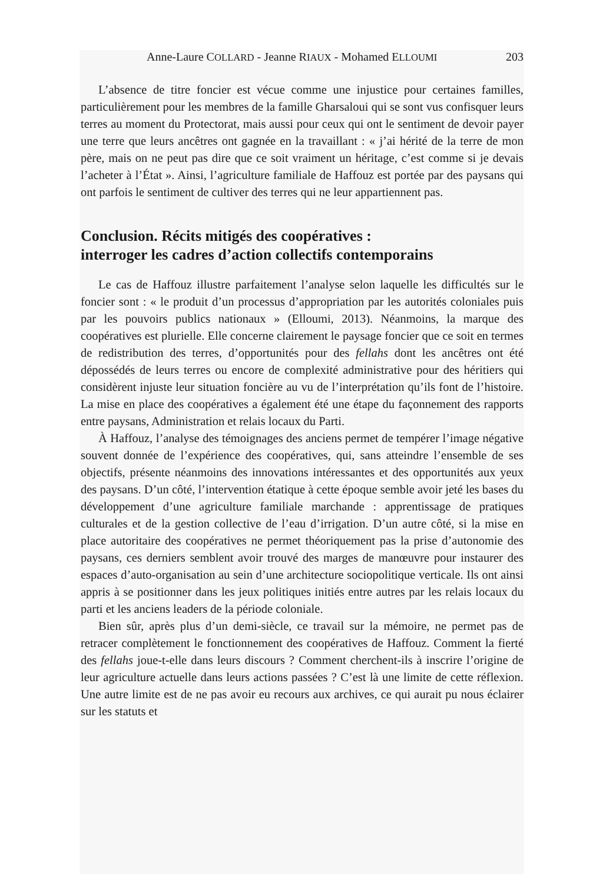Anne-Laure COLLARD - Jeanne RIAUX - Mohamed ELLOUMI 203
L’absence de titre foncier est vécue comme une injustice pour certaines familles, particulièrement pour les membres de la famille Gharsaloui qui se sont vus confisquer leurs terres au moment du Protectorat, mais aussi pour ceux qui ont le sentiment de devoir payer une terre que leurs ancêtres ont gagnée en la travaillant : « j’ai hérité de la terre de mon père, mais on ne peut pas dire que ce soit vraiment un héritage, c’est comme si je devais l’acheter à l’État ». Ainsi, l’agriculture familiale de Haffouz est portée par des paysans qui ont parfois le sentiment de cultiver des terres qui ne leur appartiennent pas.
Conclusion. Récits mitigés des coopératives :
interroger les cadres d’action collectifs contemporains
Le cas de Haffouz illustre parfaitement l’analyse selon laquelle les difficultés sur le foncier sont : « le produit d’un processus d’appropriation par les autorités coloniales puis par les pouvoirs publics nationaux » (Elloumi, 2013). Néanmoins, la marque des coopératives est plurielle. Elle concerne clairement le paysage foncier que ce soit en termes de redistribution des terres, d’opportunités pour des fellahs dont les ancêtres ont été dépossédés de leurs terres ou encore de complexité administrative pour des héritiers qui considèrent injuste leur situation foncière au vu de l’interprétation qu’ils font de l’histoire. La mise en place des coopératives a également été une étape du façonnement des rapports entre paysans, Administration et relais locaux du Parti.
À Haffouz, l’analyse des témoignages des anciens permet de tempérer l’image négative souvent donnée de l’expérience des coopératives, qui, sans atteindre l’ensemble de ses objectifs, présente néanmoins des innovations intéressantes et des opportunités aux yeux des paysans. D’un côté, l’intervention étatique à cette époque semble avoir jeté les bases du développement d’une agriculture familiale marchande : apprentissage de pratiques culturales et de la gestion collective de l’eau d’irrigation. D’un autre côté, si la mise en place autoritaire des coopératives ne permet théoriquement pas la prise d’autonomie des paysans, ces derniers semblent avoir trouvé des marges de manœuvre pour instaurer des espaces d’auto-organisation au sein d’une architecture sociopolitique verticale. Ils ont ainsi appris à se positionner dans les jeux politiques initiés entre autres par les relais locaux du parti et les anciens leaders de la période coloniale.
Bien sûr, après plus d’un demi-siècle, ce travail sur la mémoire, ne permet pas de retracer complètement le fonctionnement des coopératives de Haffouz. Comment la fierté des fellahs joue-t-elle dans leurs discours ? Comment cherchent-ils à inscrire l’origine de leur agriculture actuelle dans leurs actions passées ? C’est là une limite de cette réflexion. Une autre limite est de ne pas avoir eu recours aux archives, ce qui aurait pu nous éclairer sur les statuts et